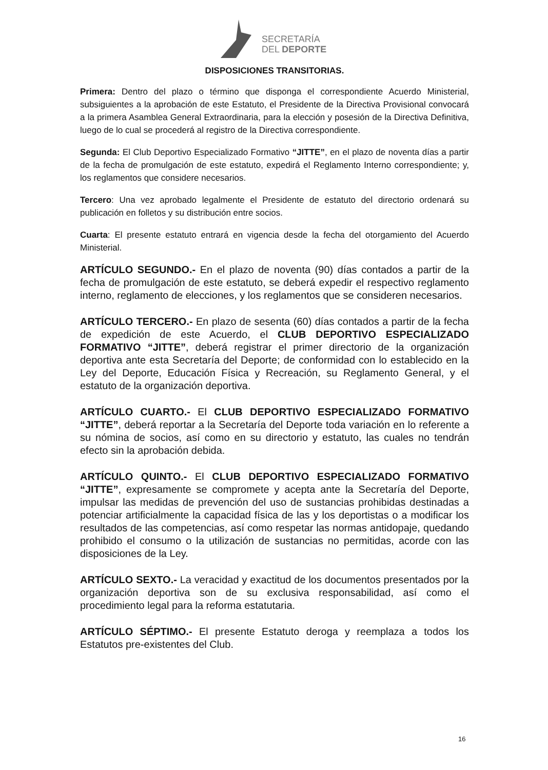SECRETARÍA
DEL DEPORTE
DISPOSICIONES TRANSITORIAS.
Primera: Dentro del plazo o término que disponga el correspondiente Acuerdo Ministerial, subsiguientes a la aprobación de este Estatuto, el Presidente de la Directiva Provisional convocará a la primera Asamblea General Extraordinaria, para la elección y posesión de la Directiva Definitiva, luego de lo cual se procederá al registro de la Directiva correspondiente.
Segunda: El Club Deportivo Especializado Formativo “JITTE”, en el plazo de noventa días a partir de la fecha de promulgación de este estatuto, expedirá el Reglamento Interno correspondiente; y, los reglamentos que considere necesarios.
Tercero: Una vez aprobado legalmente el Presidente de estatuto del directorio ordenará su publicación en folletos y su distribución entre socios.
Cuarta: El presente estatuto entrará en vigencia desde la fecha del otorgamiento del Acuerdo Ministerial.
ARTÍCULO SEGUNDO.- En el plazo de noventa (90) días contados a partir de la fecha de promulgación de este estatuto, se deberá expedir el respectivo reglamento interno, reglamento de elecciones, y los reglamentos que se consideren necesarios.
ARTÍCULO TERCERO.- En plazo de sesenta (60) días contados a partir de la fecha de expedición de este Acuerdo, el CLUB DEPORTIVO ESPECIALIZADO FORMATIVO “JITTE”, deberá registrar el primer directorio de la organización deportiva ante esta Secretaría del Deporte; de conformidad con lo establecido en la Ley del Deporte, Educación Física y Recreación, su Reglamento General, y el estatuto de la organización deportiva.
ARTÍCULO CUARTO.- El CLUB DEPORTIVO ESPECIALIZADO FORMATIVO “JITTE”, deberá reportar a la Secretaría del Deporte toda variación en lo referente a su nómina de socios, así como en su directorio y estatuto, las cuales no tendrán efecto sin la aprobación debida.
ARTÍCULO QUINTO.- El CLUB DEPORTIVO ESPECIALIZADO FORMATIVO “JITTE”, expresamente se compromete y acepta ante la Secretaría del Deporte, impulsar las medidas de prevención del uso de sustancias prohibidas destinadas a potenciar artificialmente la capacidad física de las y los deportistas o a modificar los resultados de las competencias, así como respetar las normas antidopaje, quedando prohibido el consumo o la utilización de sustancias no permitidas, acorde con las disposiciones de la Ley.
ARTÍCULO SEXTO.- La veracidad y exactitud de los documentos presentados por la organización deportiva son de su exclusiva responsabilidad, así como el procedimiento legal para la reforma estatutaria.
ARTÍCULO SÉPTIMO.- El presente Estatuto deroga y reemplaza a todos los Estatutos pre-existentes del Club.
16